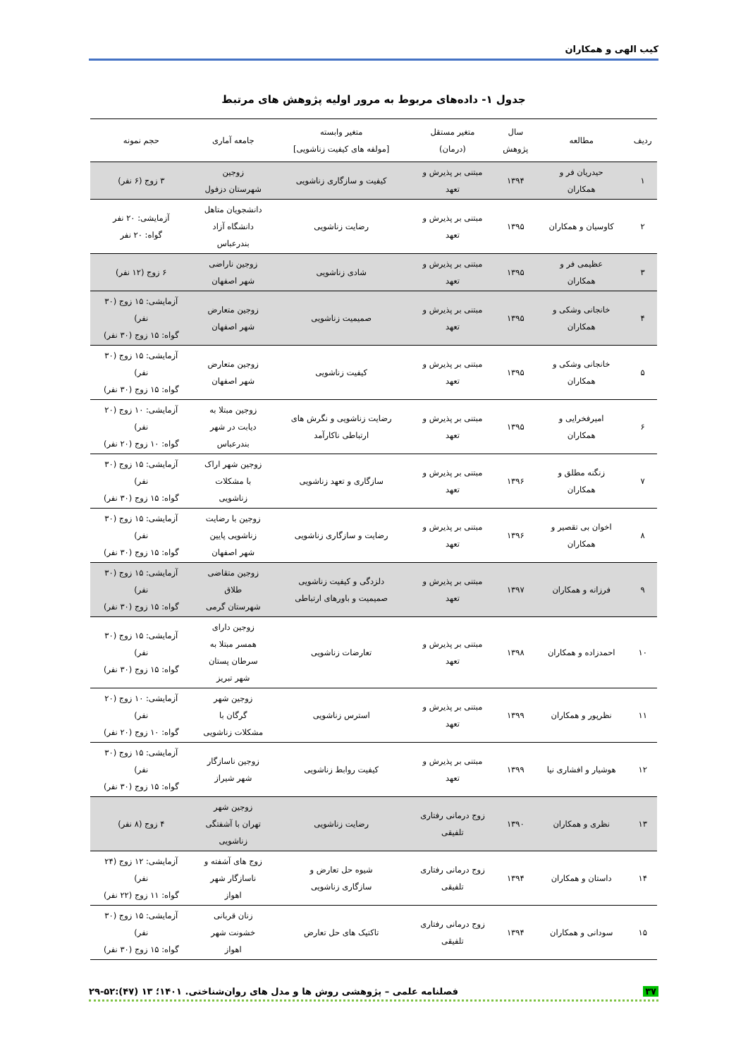کیب الهی و همکاران
جدول ۱- داده‌های مربوط به مرور اولیه پژوهش های مرتبط
| ردیف | مطالعه | سال پژوهش | متغیر مستقل (درمان) | متغیر وابسته [مولفه های کیفیت زناشویی] | جامعه آماری | حجم نمونه |
| --- | --- | --- | --- | --- | --- | --- |
| ۱ | حیدریان فر و همکاران | ۱۳۹۴ | مبتنی بر پذیرش و تعهد | کیفیت و سازگاری زناشویی | زوجین شهرستان دزفول | ۳ زوج (۶ نفر) |
| ۲ | کاوسیان و همکاران | ۱۳۹۵ | مبتنی بر پذیرش و تعهد | رضایت زناشویی | دانشجویان متاهل دانشگاه آزاد بندرعباس | آزمایشی: ۲۰ نفر گواه: ۲۰ نفر |
| ۳ | عظیمی فر و همکاران | ۱۳۹۵ | مبتنی بر پذیرش و تعهد | شادی زناشویی | زوجین ناراضی شهر اصفهان | ۶ زوج (۱۲ نفر) |
| ۴ | خانجانی وشکی و همکاران | ۱۳۹۵ | مبتنی بر پذیرش و تعهد | صمیمیت زناشویی | زوجین متعارض شهر اصفهان | آزمایشی: ۱۵ زوج (۳۰ نفر) گواه: ۱۵ زوج (۳۰ نفر) |
| ۵ | خانجانی وشکی و همکاران | ۱۳۹۵ | مبتنی بر پذیرش و تعهد | کیفیت زناشویی | زوجین متعارض شهر اصفهان | آزمایشی: ۱۵ زوج (۳۰ نفر) گواه: ۱۵ زوج (۳۰ نفر) |
| ۶ | امیرفخرایی و همکاران | ۱۳۹۵ | مبتنی بر پذیرش و تعهد | رضایت زناشویی و نگرش های ارتباطی ناکارآمد | زوجین مبتلا به دیابت در شهر بندرعباس | آزمایشی: ۱۰ زوج (۲۰ نفر) گواه: ۱۰ زوج (۲۰ نفر) |
| ۷ | زنگنه مطلق و همکاران | ۱۳۹۶ | مبتنی بر پذیرش و تعهد | سازگاری و تعهد زناشویی | زوجین شهر اراک با مشکلات زناشویی | آزمایشی: ۱۵ زوج (۳۰ نفر) گواه: ۱۵ زوج (۳۰ نفر) |
| ۸ | اخوان بی تقصیر و همکاران | ۱۳۹۶ | مبتنی بر پذیرش و تعهد | رضایت و سازگاری زناشویی | زوجین با رضایت زناشویی پایین شهر اصفهان | آزمایشی: ۱۵ زوج (۳۰ نفر) گواه: ۱۵ زوج (۳۰ نفر) |
| ۹ | فرزانه و همکاران | ۱۳۹۷ | مبتنی بر پذیرش و تعهد | دلزدگی و کیفیت زناشویی صمیمیت و باورهای ارتباطی | زوجین متقاضی طلاق شهرستان گرمی | آزمایشی: ۱۵ زوج (۳۰ نفر) گواه: ۱۵ زوج (۳۰ نفر) |
| ۱۰ | احمدزاده و همکاران | ۱۳۹۸ | مبتنی بر پذیرش و تعهد | تعارضات زناشویی | زوجین دارای همسر مبتلا به سرطان پستان شهر تبریز | آزمایشی: ۱۵ زوج (۳۰ نفر) گواه: ۱۵ زوج (۳۰ نفر) |
| ۱۱ | نظرپور و همکاران | ۱۳۹۹ | مبتنی بر پذیرش و تعهد | استرس زناشویی | زوجین شهر گرگان با مشکلات زناشویی | آزمایشی: ۱۰ زوج (۲۰ نفر) گواه: ۱۰ زوج (۲۰ نفر) |
| ۱۲ | هوشیار و افشاری نیا | ۱۳۹۹ | مبتنی بر پذیرش و تعهد | کیفیت روابط زناشویی | زوجین ناسازگار شهر شیراز | آزمایشی: ۱۵ زوج (۳۰ نفر) گواه: ۱۵ زوج (۳۰ نفر) |
| ۱۳ | نظری و همکاران | ۱۳۹۰ | زوج درمانی رفتاری تلفیقی | رضایت زناشویی | زوجین شهر تهران با آشفتگی زناشویی | ۴ زوج (۸ نفر) |
| ۱۴ | داستان و همکاران | ۱۳۹۴ | زوج درمانی رفتاری تلفیقی | شیوه حل تعارض و سازگاری زناشویی | زوج های آشفته و ناسازگار شهر اهواز | آزمایشی: ۱۲ زوج (۲۴ نفر) گواه: ۱۱ زوج (۲۲ نفر) |
| ۱۵ | سودانی و همکاران | ۱۳۹۴ | زوج درمانی رفتاری تلفیقی | تاکتیک های حل تعارض | زنان قربانی خشونت شهر اهواز | آزمایشی: ۱۵ زوج (۳۰ نفر) گواه: ۱۵ زوج (۳۰ نفر) |
۳۷ فصلنامه علمی – پژوهشی روش ها و مدل های روان‌شناختی. ۱۴۰۱؛ ۱۳ (۴۷):۵۲-۲۹